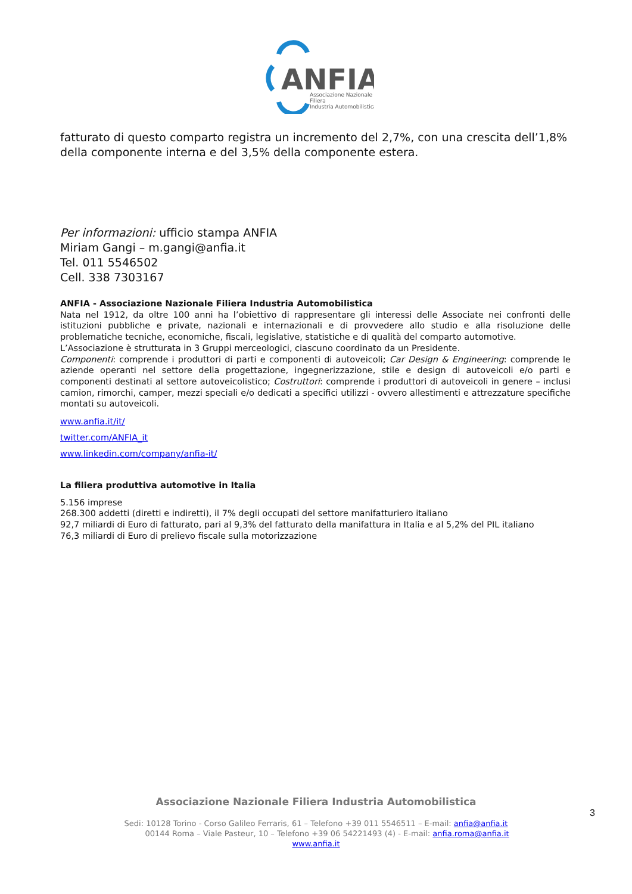ANFIA
Associazione Nazionale
Filiera
Industria Automobilistica
fatturato di questo comparto registra un incremento del 2,7%, con una crescita dell’1,8% della componente interna e del 3,5% della componente estera.
Per informazioni: ufficio stampa ANFIA
Miriam Gangi – m.gangi@anfia.it
Tel. 011 5546502
Cell. 338 7303167
ANFIA - Associazione Nazionale Filiera Industria Automobilistica
Nata nel 1912, da oltre 100 anni ha l’obiettivo di rappresentare gli interessi delle Associate nei confronti delle istituzioni pubbliche e private, nazionali e internazionali e di provvedere allo studio e alla risoluzione delle problematiche tecniche, economiche, fiscali, legislative, statistiche e di qualità del comparto automotive.
L’Associazione è strutturata in 3 Gruppi merceologici, ciascuno coordinato da un Presidente.
Componenti: comprende i produttori di parti e componenti di autoveicoli; Car Design & Engineering: comprende le aziende operanti nel settore della progettazione, ingegnerizzazione, stile e design di autoveicoli e/o parti e componenti destinati al settore autoveicolistico; Costruttori: comprende i produttori di autoveicoli in genere – inclusi camion, rimorchi, camper, mezzi speciali e/o dedicati a specifici utilizzi - ovvero allestimenti e attrezzature specifiche montati su autoveicoli.
www.anfia.it/it/
twitter.com/ANFIA_it
www.linkedin.com/company/anfia-it/
La filiera produttiva automotive in Italia
5.156 imprese
268.300 addetti (diretti e indiretti), il 7% degli occupati del settore manifatturiero italiano
92,7 miliardi di Euro di fatturato, pari al 9,3% del fatturato della manifattura in Italia e al 5,2% del PIL italiano
76,3 miliardi di Euro di prelievo fiscale sulla motorizzazione
Associazione Nazionale Filiera Industria Automobilistica
Sedi: 10128 Torino - Corso Galileo Ferraris, 61 – Telefono +39 011 5546511 – E-mail: anfia@anfia.it
00144 Roma – Viale Pasteur, 10 – Telefono +39 06 54221493 (4) - E-mail: anfia.roma@anfia.it
www.anfia.it
3